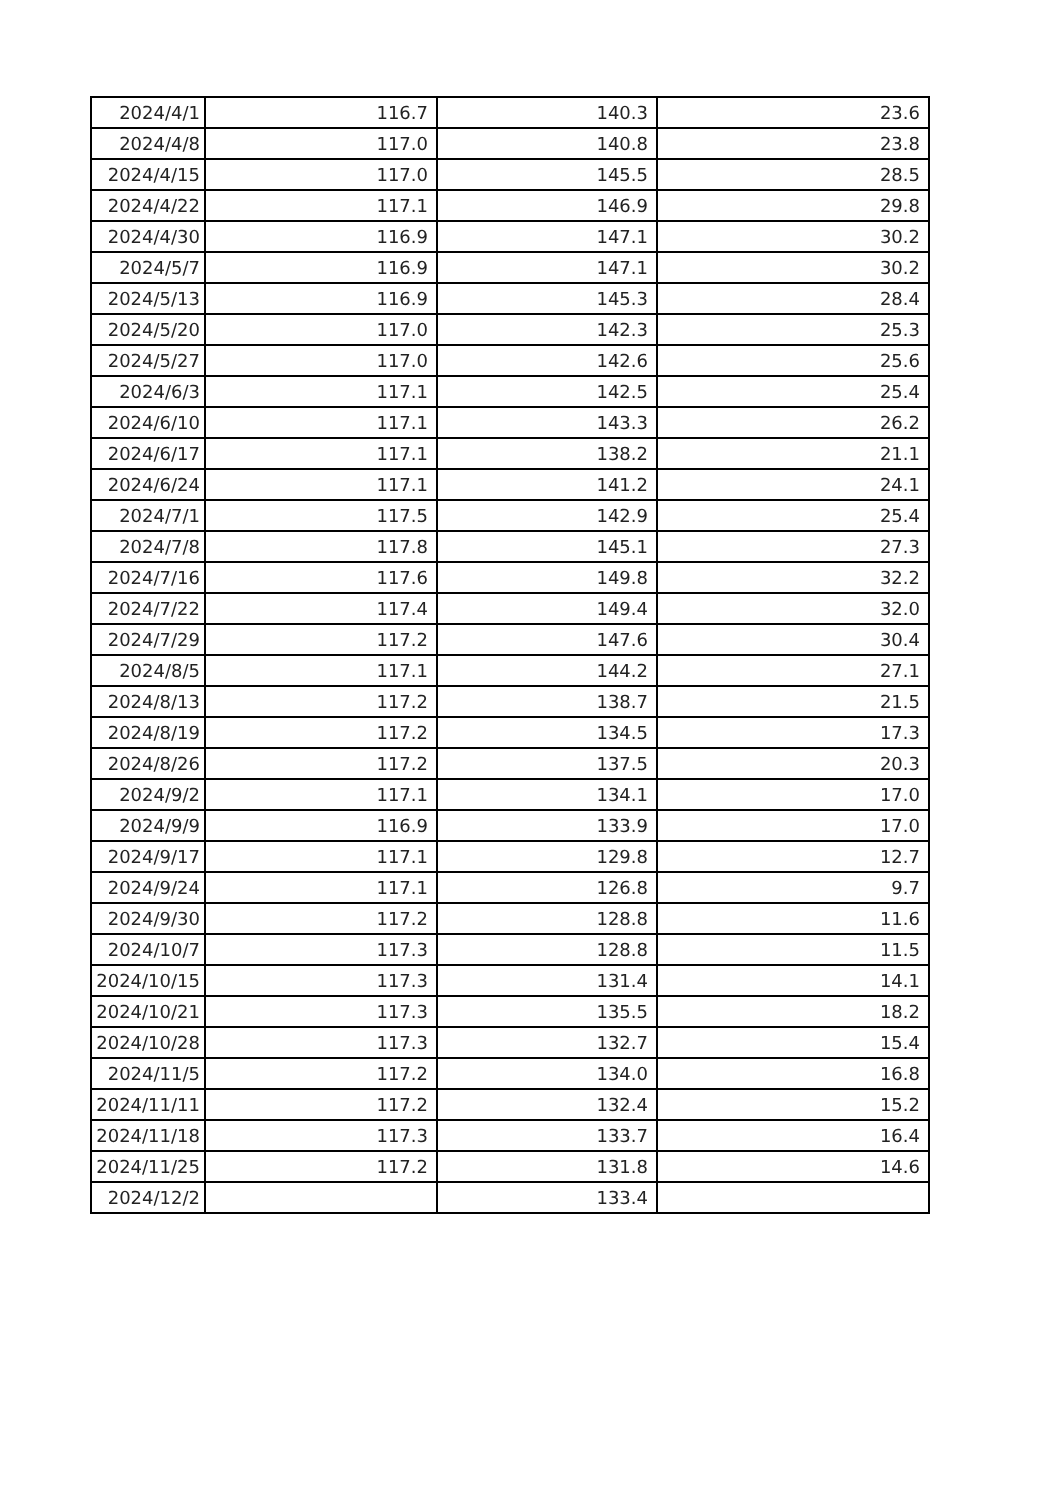| 2024/4/1 | 116.7 | 140.3 | 23.6 |
| 2024/4/8 | 117.0 | 140.8 | 23.8 |
| 2024/4/15 | 117.0 | 145.5 | 28.5 |
| 2024/4/22 | 117.1 | 146.9 | 29.8 |
| 2024/4/30 | 116.9 | 147.1 | 30.2 |
| 2024/5/7 | 116.9 | 147.1 | 30.2 |
| 2024/5/13 | 116.9 | 145.3 | 28.4 |
| 2024/5/20 | 117.0 | 142.3 | 25.3 |
| 2024/5/27 | 117.0 | 142.6 | 25.6 |
| 2024/6/3 | 117.1 | 142.5 | 25.4 |
| 2024/6/10 | 117.1 | 143.3 | 26.2 |
| 2024/6/17 | 117.1 | 138.2 | 21.1 |
| 2024/6/24 | 117.1 | 141.2 | 24.1 |
| 2024/7/1 | 117.5 | 142.9 | 25.4 |
| 2024/7/8 | 117.8 | 145.1 | 27.3 |
| 2024/7/16 | 117.6 | 149.8 | 32.2 |
| 2024/7/22 | 117.4 | 149.4 | 32.0 |
| 2024/7/29 | 117.2 | 147.6 | 30.4 |
| 2024/8/5 | 117.1 | 144.2 | 27.1 |
| 2024/8/13 | 117.2 | 138.7 | 21.5 |
| 2024/8/19 | 117.2 | 134.5 | 17.3 |
| 2024/8/26 | 117.2 | 137.5 | 20.3 |
| 2024/9/2 | 117.1 | 134.1 | 17.0 |
| 2024/9/9 | 116.9 | 133.9 | 17.0 |
| 2024/9/17 | 117.1 | 129.8 | 12.7 |
| 2024/9/24 | 117.1 | 126.8 | 9.7 |
| 2024/9/30 | 117.2 | 128.8 | 11.6 |
| 2024/10/7 | 117.3 | 128.8 | 11.5 |
| 2024/10/15 | 117.3 | 131.4 | 14.1 |
| 2024/10/21 | 117.3 | 135.5 | 18.2 |
| 2024/10/28 | 117.3 | 132.7 | 15.4 |
| 2024/11/5 | 117.2 | 134.0 | 16.8 |
| 2024/11/11 | 117.2 | 132.4 | 15.2 |
| 2024/11/18 | 117.3 | 133.7 | 16.4 |
| 2024/11/25 | 117.2 | 131.8 | 14.6 |
| 2024/12/2 | | 133.4 | |